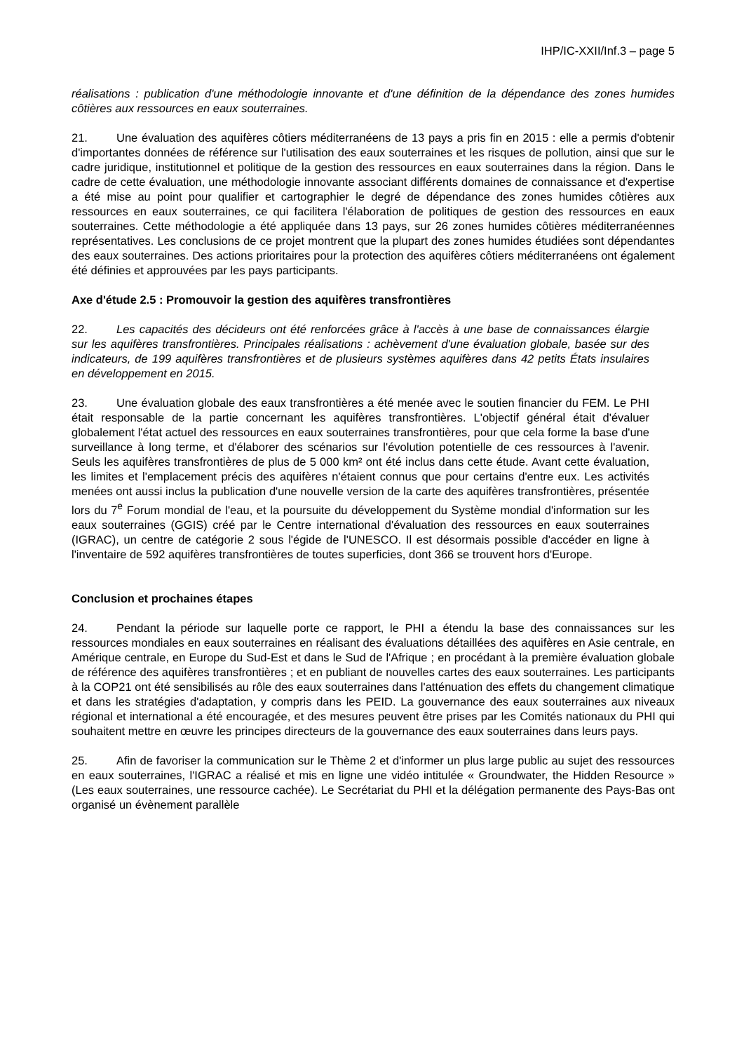IHP/IC-XXII/Inf.3 – page 5
réalisations : publication d'une méthodologie innovante et d'une définition de la dépendance des zones humides côtières aux ressources en eaux souterraines.
21. Une évaluation des aquifères côtiers méditerranéens de 13 pays a pris fin en 2015 : elle a permis d'obtenir d'importantes données de référence sur l'utilisation des eaux souterraines et les risques de pollution, ainsi que sur le cadre juridique, institutionnel et politique de la gestion des ressources en eaux souterraines dans la région. Dans le cadre de cette évaluation, une méthodologie innovante associant différents domaines de connaissance et d'expertise a été mise au point pour qualifier et cartographier le degré de dépendance des zones humides côtières aux ressources en eaux souterraines, ce qui facilitera l'élaboration de politiques de gestion des ressources en eaux souterraines. Cette méthodologie a été appliquée dans 13 pays, sur 26 zones humides côtières méditerranéennes représentatives. Les conclusions de ce projet montrent que la plupart des zones humides étudiées sont dépendantes des eaux souterraines. Des actions prioritaires pour la protection des aquifères côtiers méditerranéens ont également été définies et approuvées par les pays participants.
Axe d'étude 2.5 : Promouvoir la gestion des aquifères transfrontières
22. Les capacités des décideurs ont été renforcées grâce à l'accès à une base de connaissances élargie sur les aquifères transfrontières. Principales réalisations : achèvement d'une évaluation globale, basée sur des indicateurs, de 199 aquifères transfrontières et de plusieurs systèmes aquifères dans 42 petits États insulaires en développement en 2015.
23. Une évaluation globale des eaux transfrontières a été menée avec le soutien financier du FEM. Le PHI était responsable de la partie concernant les aquifères transfrontières. L'objectif général était d'évaluer globalement l'état actuel des ressources en eaux souterraines transfrontières, pour que cela forme la base d'une surveillance à long terme, et d'élaborer des scénarios sur l'évolution potentielle de ces ressources à l'avenir. Seuls les aquifères transfrontières de plus de 5 000 km² ont été inclus dans cette étude. Avant cette évaluation, les limites et l'emplacement précis des aquifères n'étaient connus que pour certains d'entre eux. Les activités menées ont aussi inclus la publication d'une nouvelle version de la carte des aquifères transfrontières, présentée lors du 7<sup>e</sup> Forum mondial de l'eau, et la poursuite du développement du Système mondial d'information sur les eaux souterraines (GGIS) créé par le Centre international d'évaluation des ressources en eaux souterraines (IGRAC), un centre de catégorie 2 sous l'égide de l'UNESCO. Il est désormais possible d'accéder en ligne à l'inventaire de 592 aquifères transfrontières de toutes superficies, dont 366 se trouvent hors d'Europe.
Conclusion et prochaines étapes
24. Pendant la période sur laquelle porte ce rapport, le PHI a étendu la base des connaissances sur les ressources mondiales en eaux souterraines en réalisant des évaluations détaillées des aquifères en Asie centrale, en Amérique centrale, en Europe du Sud-Est et dans le Sud de l'Afrique ; en procédant à la première évaluation globale de référence des aquifères transfrontières ; et en publiant de nouvelles cartes des eaux souterraines. Les participants à la COP21 ont été sensibilisés au rôle des eaux souterraines dans l'atténuation des effets du changement climatique et dans les stratégies d'adaptation, y compris dans les PEID. La gouvernance des eaux souterraines aux niveaux régional et international a été encouragée, et des mesures peuvent être prises par les Comités nationaux du PHI qui souhaitent mettre en œuvre les principes directeurs de la gouvernance des eaux souterraines dans leurs pays.
25. Afin de favoriser la communication sur le Thème 2 et d'informer un plus large public au sujet des ressources en eaux souterraines, l'IGRAC a réalisé et mis en ligne une vidéo intitulée « Groundwater, the Hidden Resource » (Les eaux souterraines, une ressource cachée). Le Secrétariat du PHI et la délégation permanente des Pays-Bas ont organisé un évènement parallèle